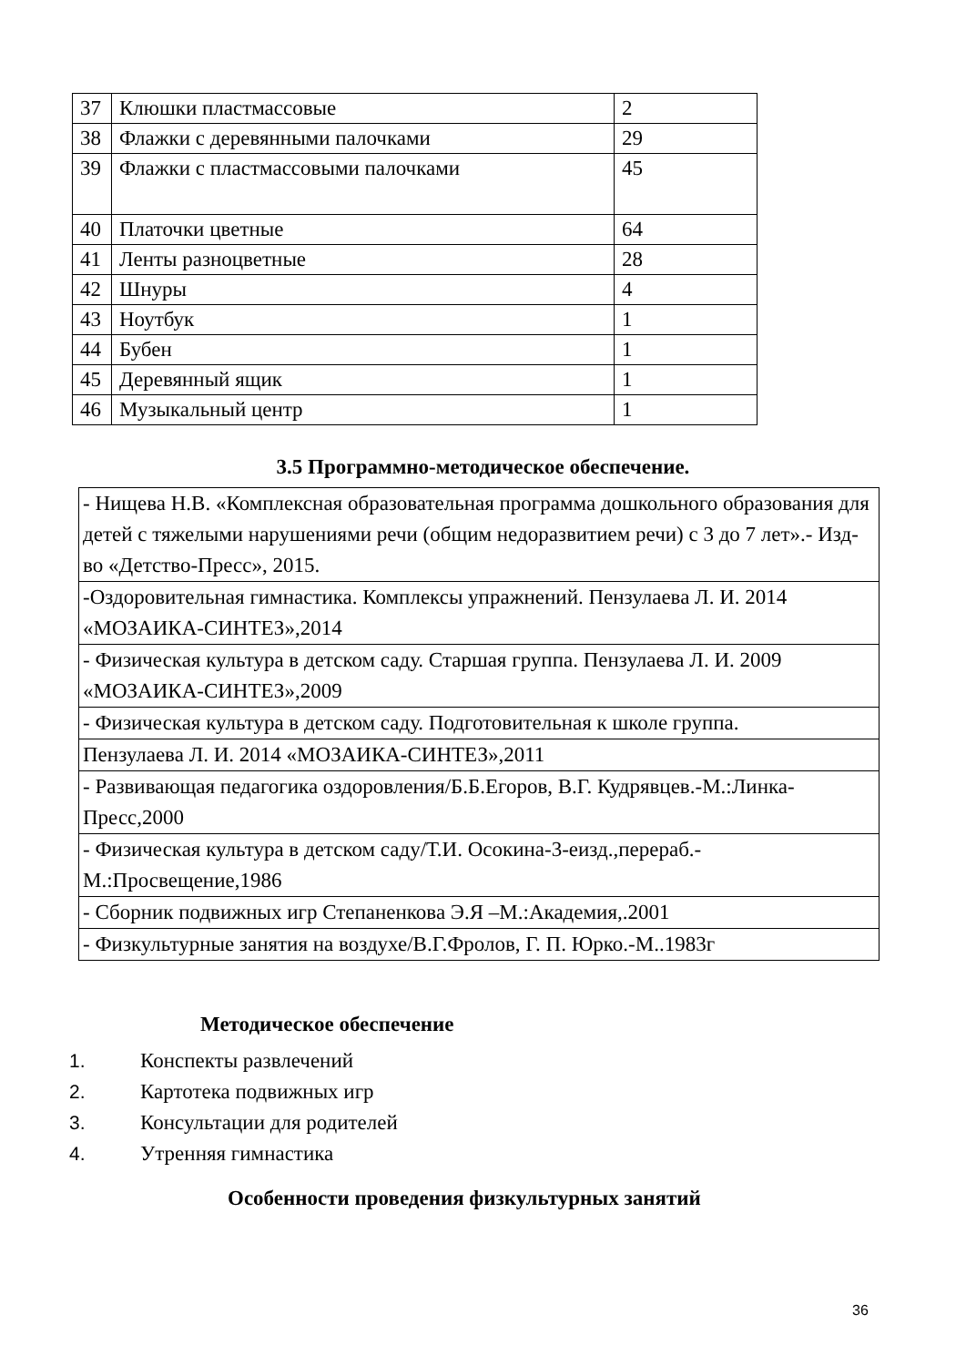| 37 | Клюшки пластмассовые | 2 |
| 38 | Флажки с деревянными палочками | 29 |
| 39 | Флажки с пластмассовыми палочками | 45 |
| 40 | Платочки цветные | 64 |
| 41 | Ленты разноцветные | 28 |
| 42 | Шнуры | 4 |
| 43 | Ноутбук | 1 |
| 44 | Бубен | 1 |
| 45 | Деревянный ящик | 1 |
| 46 | Музыкальный центр | 1 |
3.5 Программно-методическое обеспечение.
| - Нищева Н.В. «Комплексная образовательная программа дошкольного образования для детей с тяжелыми нарушениями речи (общим недоразвитием речи) с 3 до 7 лет».- Изд-во «Детство-Пресс», 2015. |
| -Оздоровительная гимнастика. Комплексы упражнений. Пензулаева Л. И. 2014 «МОЗАИКА-СИНТЕЗ»,2014 |
| - Физическая культура в детском саду. Старшая группа. Пензулаева Л. И. 2009 «МОЗАИКА-СИНТЕЗ»,2009 |
| - Физическая культура в детском саду. Подготовительная к школе группа. |
| Пензулаева Л. И. 2014 «МОЗАИКА-СИНТЕЗ»,2011 |
| - Развивающая педагогика оздоровления/Б.Б.Егоров, В.Г. Кудрявцев.-М.:Линка-Пресс,2000 |
| - Физическая культура в детском саду/Т.И. Осокина-3-еизд.,перераб.-М.:Просвещение,1986 |
| - Сборник подвижных игр Степаненкова Э.Я –М.:Академия,.2001 |
| - Физкультурные занятия на воздухе/В.Г.Фролов, Г. П. Юрко.-М..1983г |
Методическое обеспечение
1. Конспекты развлечений
2. Картотека подвижных игр
3. Консультации для родителей
4. Утренняя гимнастика
Особенности проведения физкультурных занятий
36